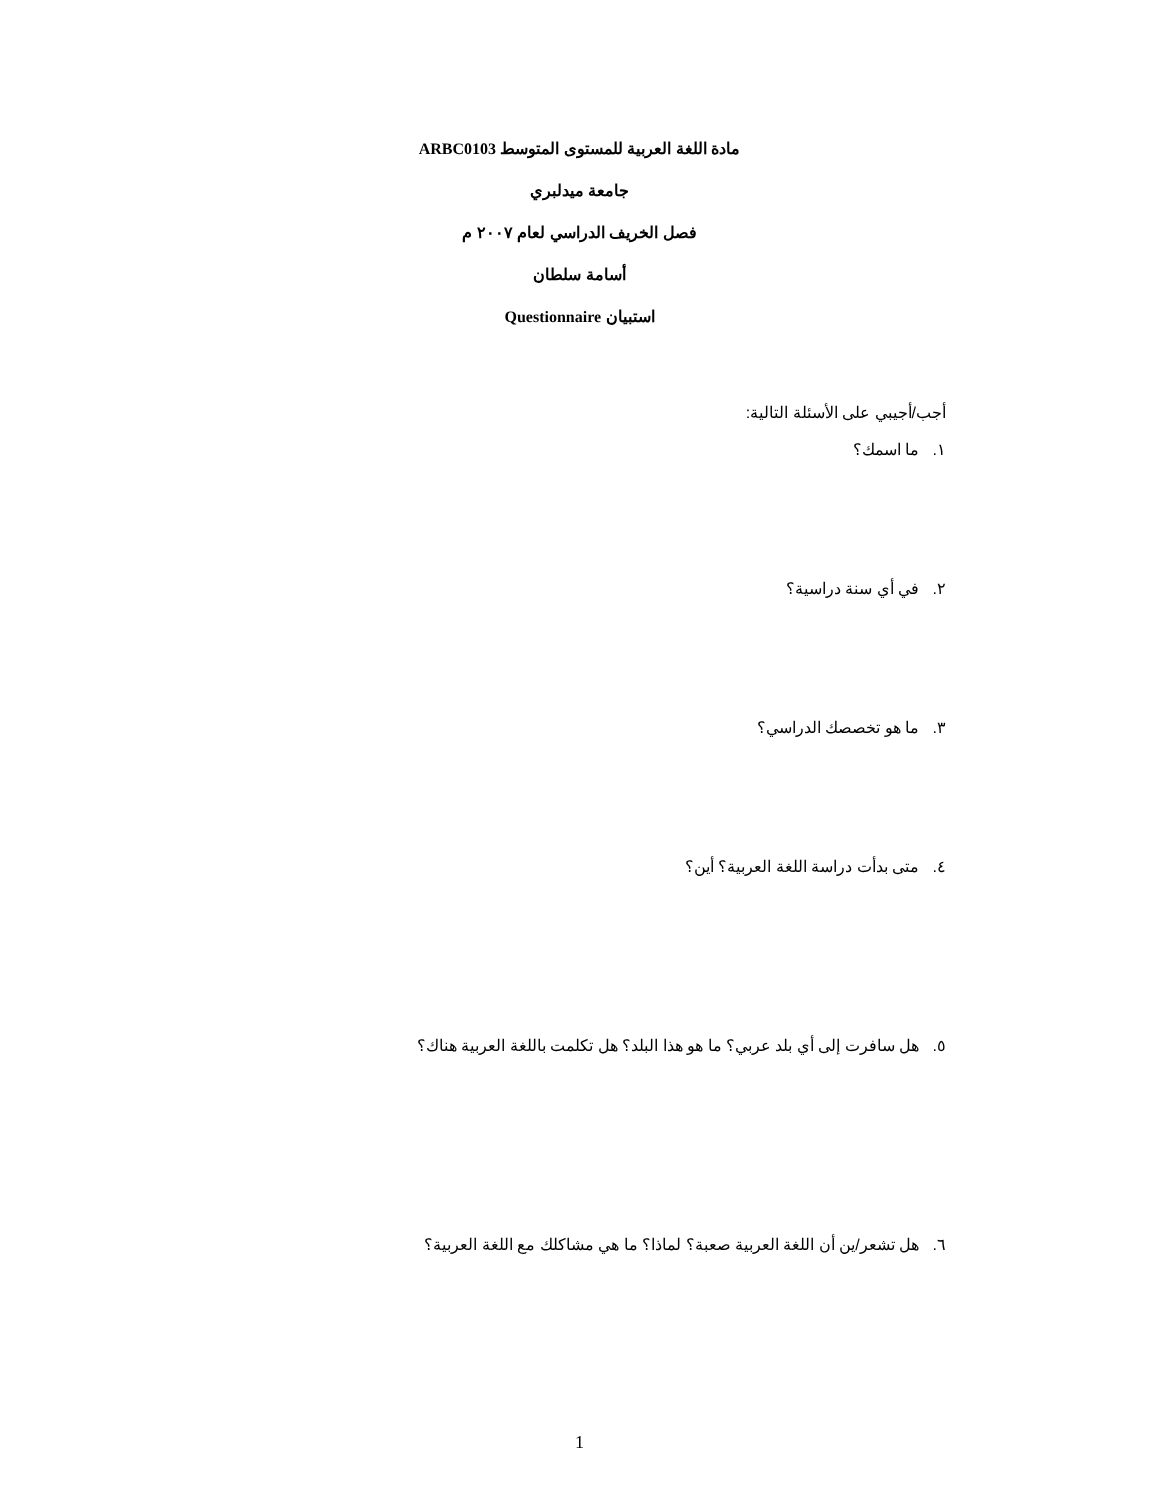مادة اللغة العربية للمستوى المتوسط ARBC0103
جامعة ميدلبري
فصل الخريف الدراسي لعام ٢٠٠٧ م
أسامة سلطان
استبيان Questionnaire
أجب/أجيبي على الأسئلة التالية:
١. ما اسمك؟
٢. في أي سنة دراسية؟
٣. ما هو تخصصك الدراسي؟
٤. متى بدأت دراسة اللغة العربية؟ أين؟
٥. هل سافرت إلى أي بلد عربي؟ ما هو هذا البلد؟ هل تكلمت باللغة العربية هناك؟
٦. هل تشعر/ين أن اللغة العربية صعبة؟ لماذا؟ ما هي مشاكلك مع اللغة العربية؟
1